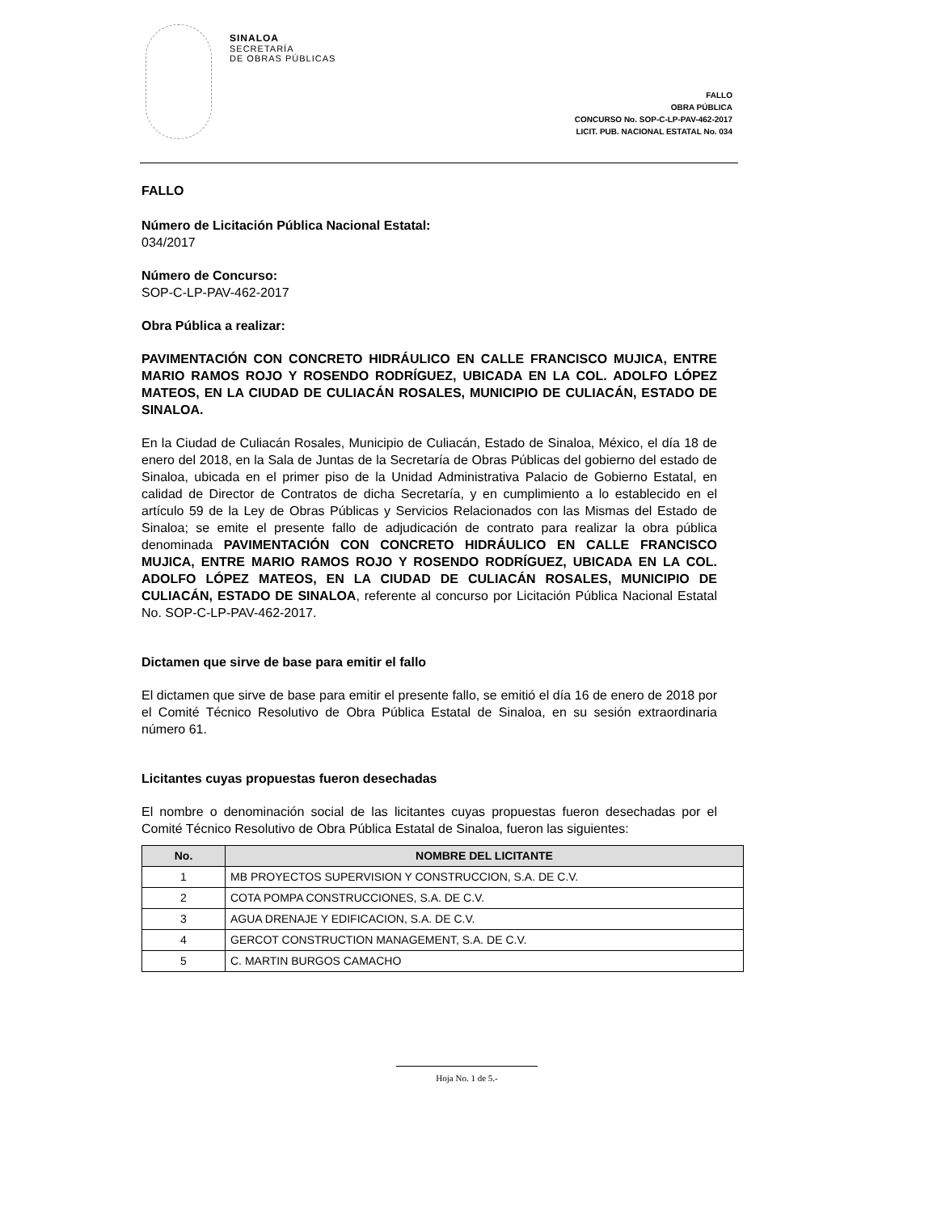SINALOA
SECRETARÍA
DE OBRAS PÚBLICAS
FALLO
OBRA PÚBLICA
CONCURSO No. SOP-C-LP-PAV-462-2017
LICIT. PUB. NACIONAL ESTATAL No. 034
FALLO
Número de Licitación Pública Nacional Estatal:
034/2017
Número de Concurso:
SOP-C-LP-PAV-462-2017
Obra Pública a realizar:
PAVIMENTACIÓN CON CONCRETO HIDRÁULICO EN CALLE FRANCISCO MUJICA, ENTRE MARIO RAMOS ROJO Y ROSENDO RODRÍGUEZ, UBICADA EN LA COL. ADOLFO LÓPEZ MATEOS, EN LA CIUDAD DE CULIACÁN ROSALES, MUNICIPIO DE CULIACÁN, ESTADO DE SINALOA.
En la Ciudad de Culiacán Rosales, Municipio de Culiacán, Estado de Sinaloa, México, el día 18 de enero del 2018, en la Sala de Juntas de la Secretaría de Obras Públicas del gobierno del estado de Sinaloa, ubicada en el primer piso de la Unidad Administrativa Palacio de Gobierno Estatal, en calidad de Director de Contratos de dicha Secretaría, y en cumplimiento a lo establecido en el artículo 59 de la Ley de Obras Públicas y Servicios Relacionados con las Mismas del Estado de Sinaloa; se emite el presente fallo de adjudicación de contrato para realizar la obra pública denominada PAVIMENTACIÓN CON CONCRETO HIDRÁULICO EN CALLE FRANCISCO MUJICA, ENTRE MARIO RAMOS ROJO Y ROSENDO RODRÍGUEZ, UBICADA EN LA COL. ADOLFO LÓPEZ MATEOS, EN LA CIUDAD DE CULIACÁN ROSALES, MUNICIPIO DE CULIACÁN, ESTADO DE SINALOA, referente al concurso por Licitación Pública Nacional Estatal No. SOP-C-LP-PAV-462-2017.
Dictamen que sirve de base para emitir el fallo
El dictamen que sirve de base para emitir el presente fallo, se emitió el día 16 de enero de 2018 por el Comité Técnico Resolutivo de Obra Pública Estatal de Sinaloa, en su sesión extraordinaria número 61.
Licitantes cuyas propuestas fueron desechadas
El nombre o denominación social de las licitantes cuyas propuestas fueron desechadas por el Comité Técnico Resolutivo de Obra Pública Estatal de Sinaloa, fueron las siguientes:
| No. | NOMBRE DEL LICITANTE |
| --- | --- |
| 1 | MB PROYECTOS SUPERVISION Y CONSTRUCCION, S.A. DE C.V. |
| 2 | COTA POMPA CONSTRUCCIONES, S.A. DE C.V. |
| 3 | AGUA DRENAJE Y EDIFICACION, S.A. DE C.V. |
| 4 | GERCOT CONSTRUCTION MANAGEMENT, S.A. DE C.V. |
| 5 | C. MARTIN BURGOS CAMACHO |
Hoja No. 1 de 5.-